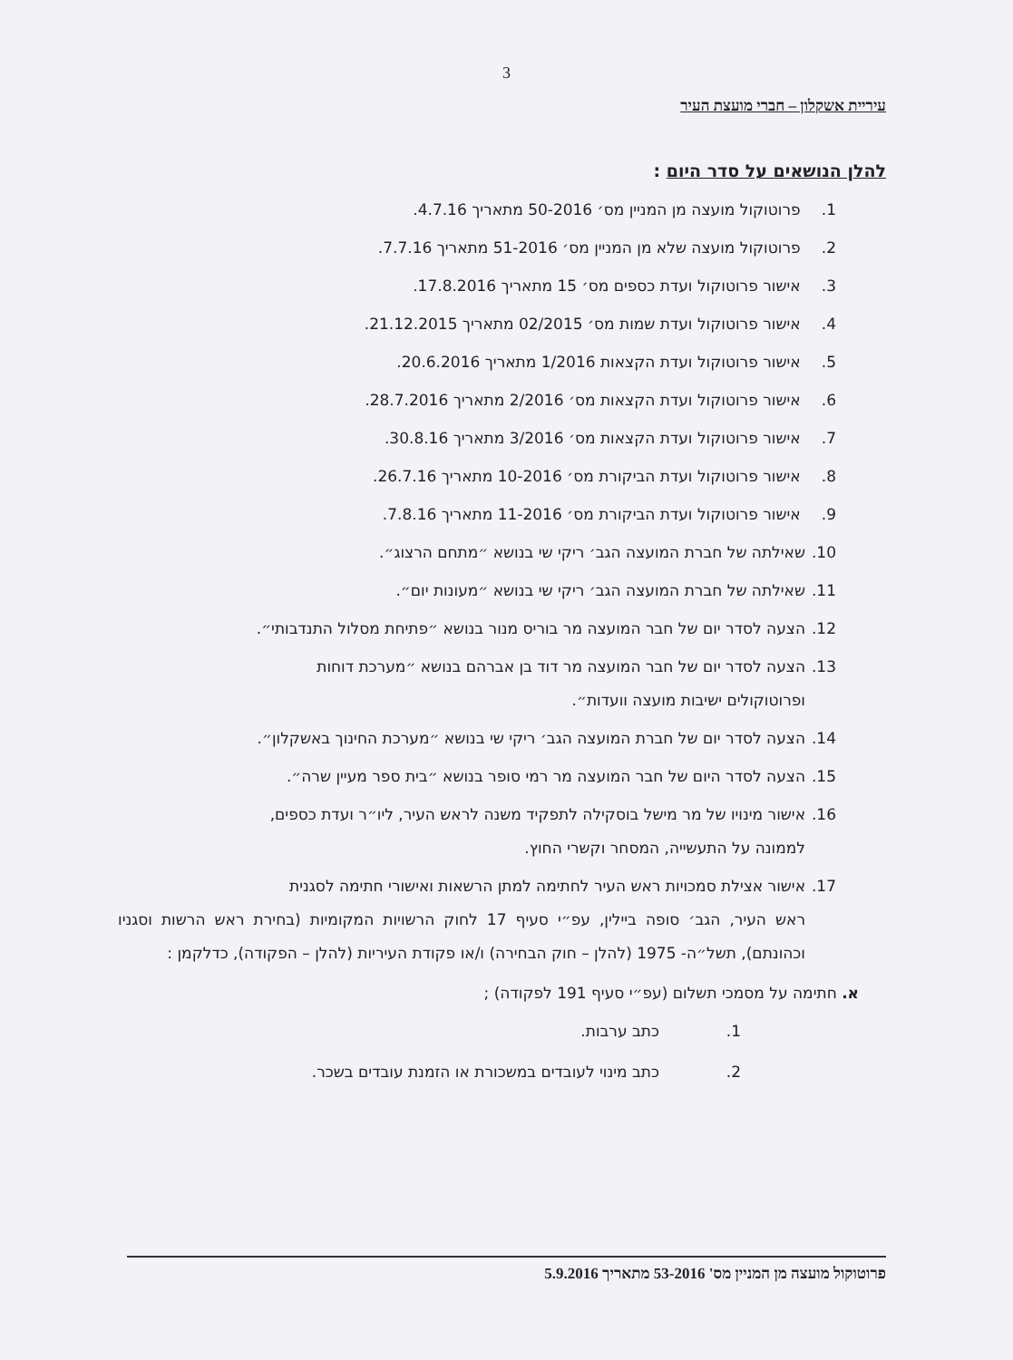3
עיריית אשקלון – חברי מועצת העיר
להלן הנושאים על סדר היום :
1. פרוטוקול מועצה מן המניין מס׳ 50-2016 מתאריך 4.7.16.
2. פרוטוקול מועצה שלא מן המניין מס׳ 51-2016 מתאריך 7.7.16.
3. אישור פרוטוקול ועדת כספים מס׳ 15 מתאריך 17.8.2016.
4. אישור פרוטוקול ועדת שמות מס׳ 02/2015 מתאריך 21.12.2015.
5. אישור פרוטוקול ועדת הקצאות 1/2016 מתאריך 20.6.2016.
6. אישור פרוטוקול ועדת הקצאות מס׳ 2/2016 מתאריך 28.7.2016.
7. אישור פרוטוקול ועדת הקצאות מס׳ 3/2016 מתאריך 30.8.16.
8. אישור פרוטוקול ועדת הביקורת מס׳ 10-2016 מתאריך 26.7.16.
9. אישור פרוטוקול ועדת הביקורת מס׳ 11-2016 מתאריך 7.8.16.
10. שאילתה של חברת המועצה הגב׳ ריקי שי בנושא ״מתחם הרצוג״.
11. שאילתה של חברת המועצה הגב׳ ריקי שי בנושא ״מעונות יום״.
12. הצעה לסדר יום של חבר המועצה מר בוריס מנור בנושא ״פתיחת מסלול התנדבותי״.
13. הצעה לסדר יום של חבר המועצה מר דוד בן אברהם בנושא ״מערכת דוחות
ופרוטוקולים ישיבות מועצה וועדות״.
14. הצעה לסדר יום של חברת המועצה הגב׳ ריקי שי בנושא ״מערכת החינוך באשקלון״.
15. הצעה לסדר היום של חבר המועצה מר רמי סופר בנושא ״בית ספר מעיין שרה״.
16. אישור מינויו של מר מישל בוסקילה לתפקיד משנה לראש העיר, ליו״ר ועדת כספים,
לממונה על התעשייה, המסחר וקשרי החוץ.
17. אישור אצילת סמכויות ראש העיר לחתימה למתן הרשאות ואישורי חתימה לסגנית
ראש העיר, הגב׳ סופה ביילין, עפ״י סעיף 17 לחוק הרשויות המקומיות (בחירת ראש הרשות וסגניו וכהונתם), תשל״ה- 1975 (להלן – חוק הבחירה) ו/או פקודת העיריות (להלן – הפקודה), כדלקמן :
א. חתימה על מסמכי תשלום (עפ״י סעיף 191 לפקודה) ;
1. כתב ערבות.
2. כתב מינוי לעובדים במשכורת או הזמנת עובדים בשכר.
פרוטוקול מועצה מן המניין מס' 53-2016 מתאריך 5.9.2016